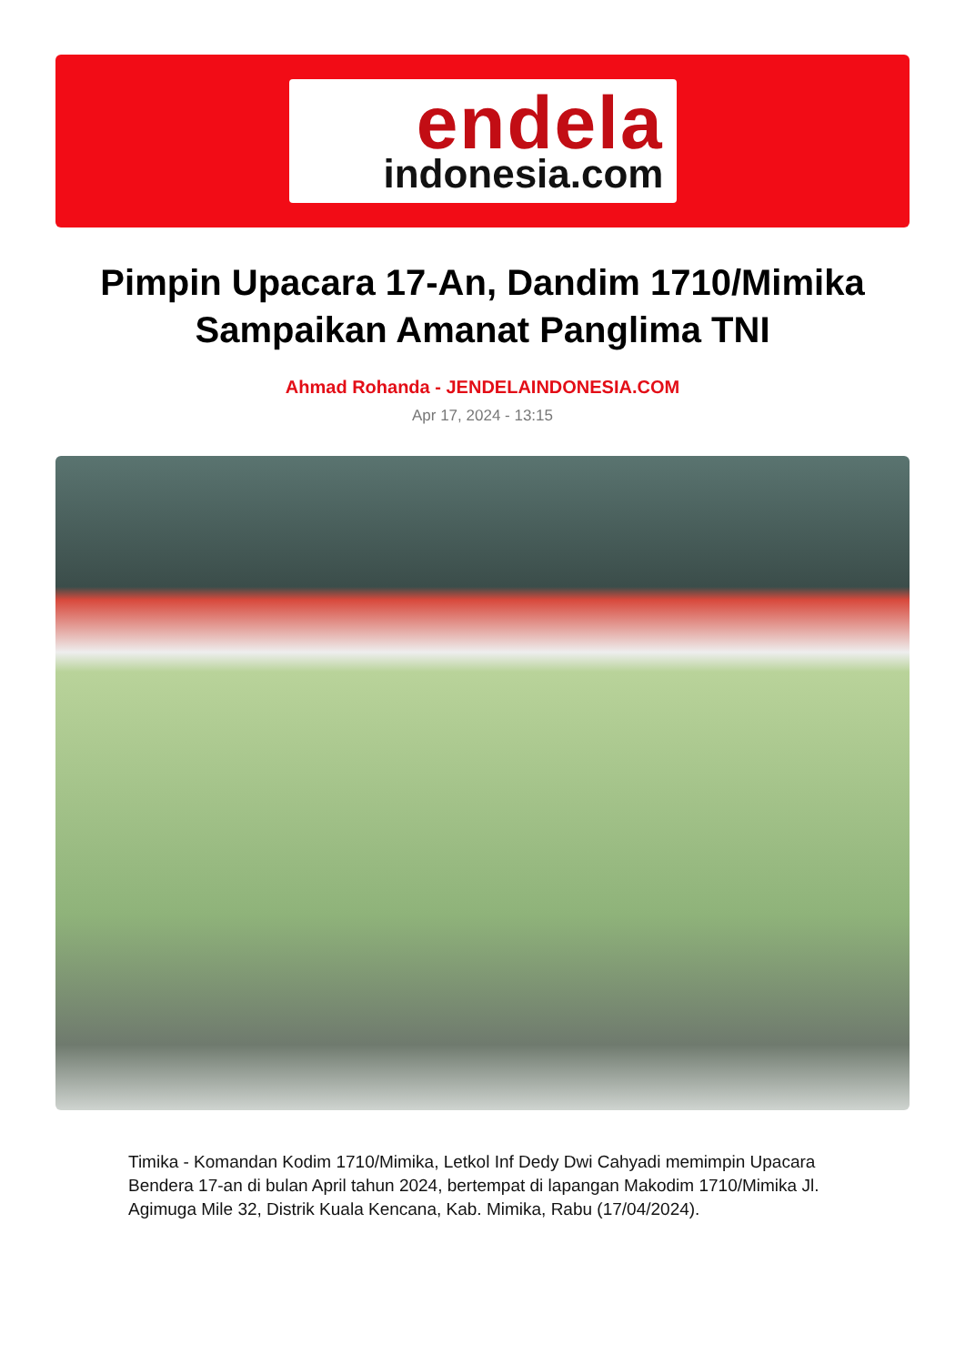endela
indonesia.com
Pimpin Upacara 17-An, Dandim 1710/Mimika Sampaikan Amanat Panglima TNI
Ahmad Rohanda - JENDELAINDONESIA.COM
Apr 17, 2024 - 13:15
Timika - Komandan Kodim 1710/Mimika, Letkol Inf Dedy Dwi Cahyadi memimpin Upacara Bendera 17-an di bulan April tahun 2024, bertempat di lapangan Makodim 1710/Mimika Jl. Agimuga Mile 32, Distrik Kuala Kencana, Kab. Mimika, Rabu (17/04/2024).